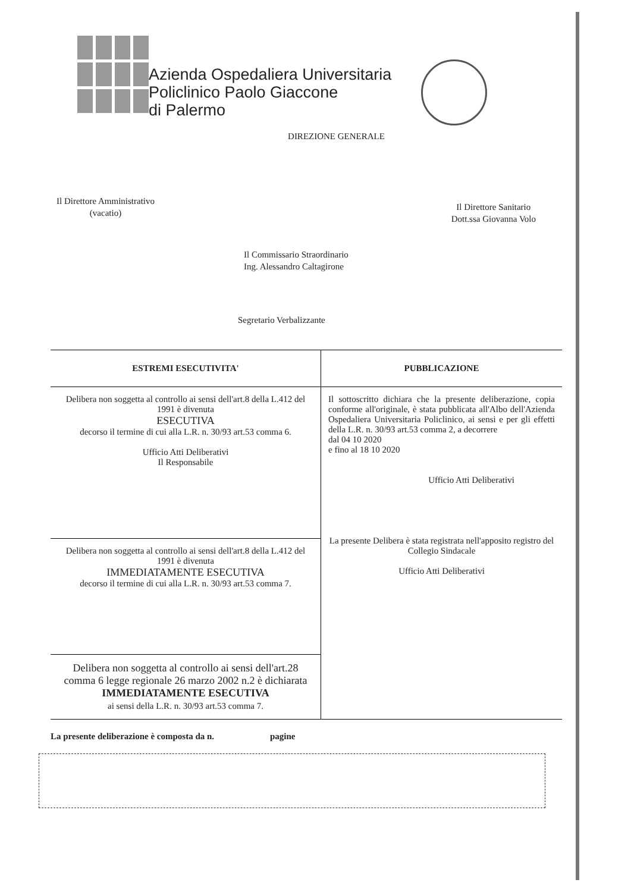Azienda Ospedaliera Universitaria
Policlinico Paolo Giaccone
di Palermo
DIREZIONE GENERALE
Il Direttore Amministrativo
(vacatio)
Il Direttore Sanitario
Dott.ssa Giovanna Volo
Il Commissario Straordinario
Ing. Alessandro Caltagirone
Segretario Verbalizzante
| ESTREMI ESECUTIVITA' | PUBBLICAZIONE |
| --- | --- |
| Delibera non soggetta al controllo ai sensi dell'art.8 della L.412 del 1991 è divenuta ESECUTIVA decorso il termine di cui alla L.R. n. 30/93 art.53 comma 6. Ufficio Atti Deliberativi Il Responsabile | Il sottoscritto dichiara che la presente deliberazione, copia conforme all'originale, è stata pubblicata all'Albo dell'Azienda Ospedaliera Universitaria Policlinico, ai sensi e per gli effetti della L.R. n. 30/93 art.53 comma 2, a decorrere dal 04 10 2020 e fino al 18 10 2020 Ufficio Atti Deliberativi La presente Delibera è stata registrata nell'apposito registro del Collegio Sindacale Ufficio Atti Deliberativi |
| Delibera non soggetta al controllo ai sensi dell'art.8 della L.412 del 1991 è divenuta IMMEDIATAMENTE ESECUTIVA decorso il termine di cui alla L.R. n. 30/93 art.53 comma 7. | |
| Delibera non soggetta al controllo ai sensi dell'art.28 comma 6 legge regionale 26 marzo 2002 n.2 è dichiarata IMMEDIATAMENTE ESECUTIVA ai sensi della L.R. n. 30/93 art.53 comma 7. | |
La presente deliberazione è composta da n. pagine